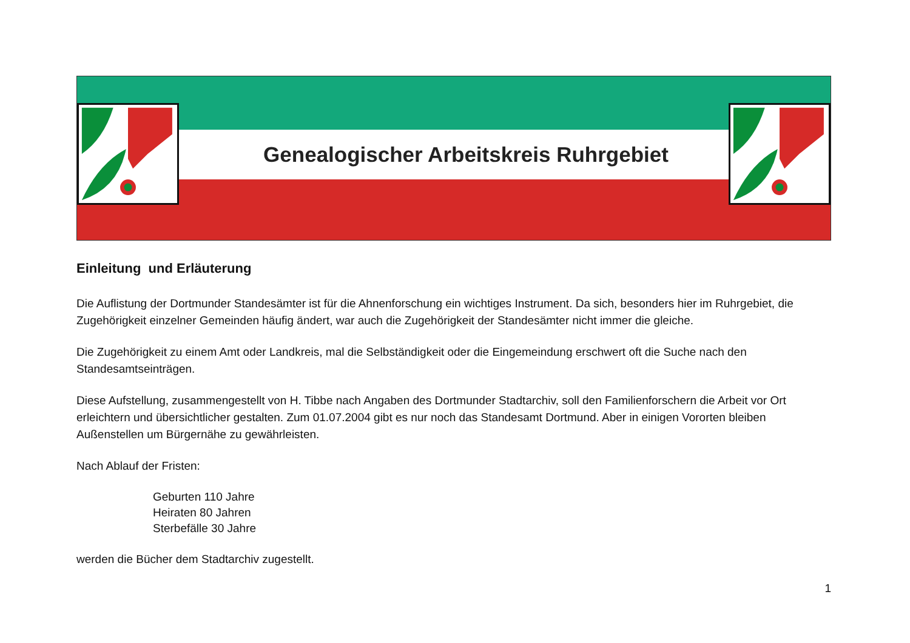Genealogischer Arbeitskreis Ruhrgebiet
Einleitung und Erläuterung
Die Auflistung der Dortmunder Standesämter ist für die Ahnenforschung ein wichtiges Instrument. Da sich, besonders hier im Ruhrgebiet, die Zugehörigkeit einzelner Gemeinden häufig ändert, war auch die Zugehörigkeit der Standesämter nicht immer die gleiche.
Die Zugehörigkeit zu einem Amt oder Landkreis, mal die Selbständigkeit oder die Eingemeindung erschwert oft die Suche nach den Standesamtseinträgen.
Diese Aufstellung, zusammengestellt von H. Tibbe nach Angaben des Dortmunder Stadtarchiv, soll den Familienforschern die Arbeit vor Ort erleichtern und übersichtlicher gestalten. Zum 01.07.2004 gibt es nur noch das Standesamt Dortmund. Aber in einigen Vororten bleiben Außenstellen um Bürgernähe zu gewährleisten.
Nach Ablauf der Fristen:
Geburten 110 Jahre
Heiraten 80 Jahren
Sterbefälle 30 Jahre
werden die Bücher dem Stadtarchiv zugestellt.
1